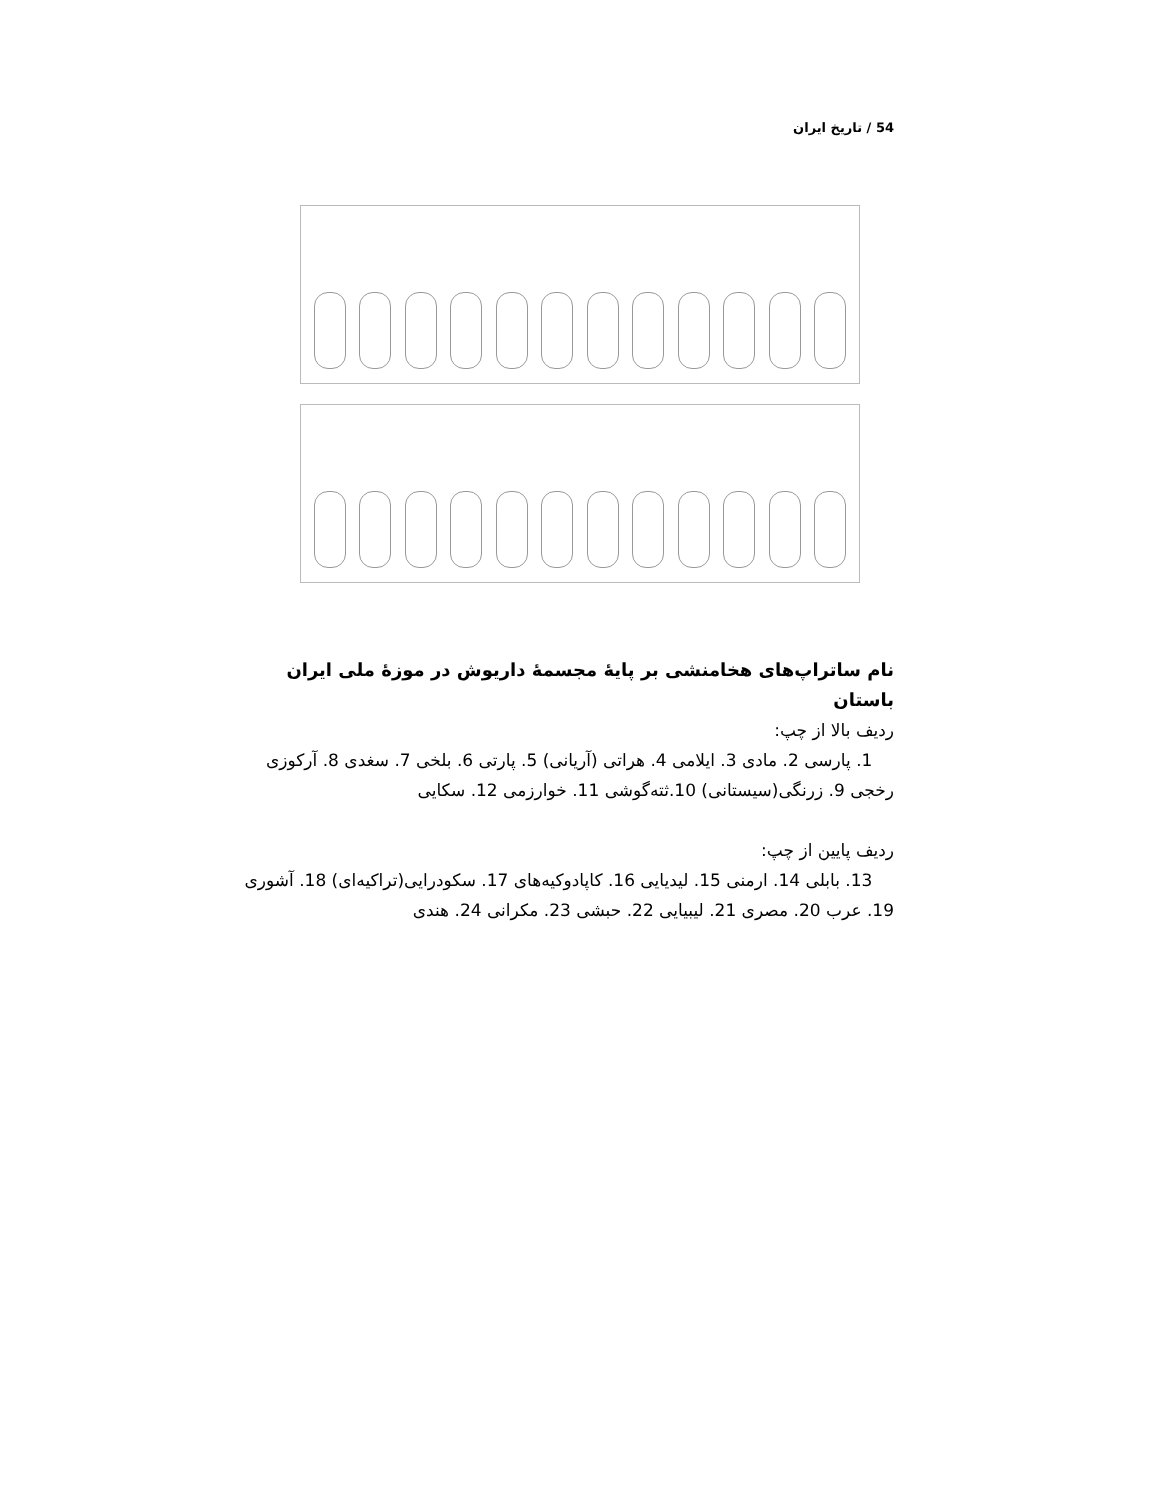54 / تاریخ ایران
نام ساتراپ‌های هخامنشی بر پایهٔ مجسمهٔ داریوش در موزهٔ ملی ایران باستان
ردیف بالا از چپ:
1. پارسی 2. مادی 3. ایلامی 4. هراتی (آریانی) 5. پارتی 6. بلخی 7. سغدی 8. آرکوزی رخجی 9. زرنگی(سیستانی) 10.ثته‌گوشی 11. خوارزمی 12. سکایی
ردیف پایین از چپ:
13. بابلی 14. ارمنی 15. لیدیایی 16. کاپادوکیه‌های 17. سکودرایی(تراکیه‌ای) 18. آشوری 19. عرب 20. مصری 21. لیبیایی 22. حبشی 23. مکرانی 24. هندی